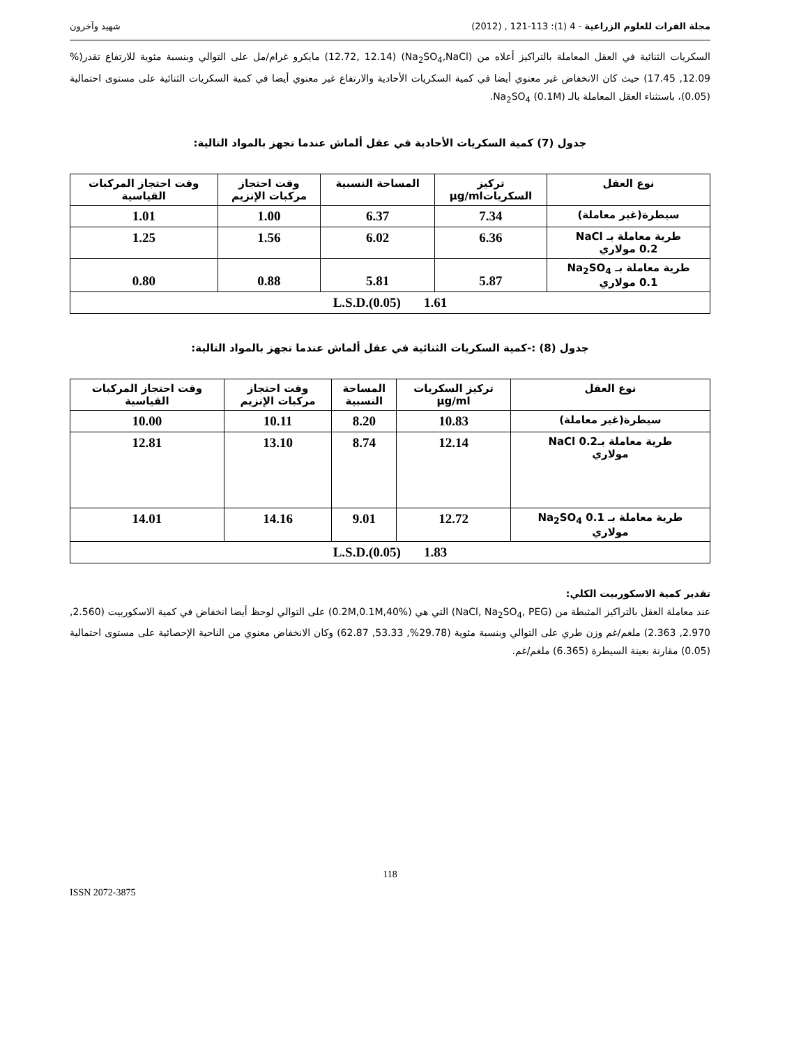مجلة الفرات للعلوم الزراعية - 4 (1): 113-121 , (2012) شهيد وآخرون
السكريات الثنائية في العقل المعاملة بالتراكيز أعلاه من (Na<sub>2</sub>SO<sub>4</sub>,NaCl) (12.72, 12.14) مايكرو غرام/مل على التوالي وبنسبة مئوية للارتفاع تقدر(% 12.09, 17.45) حيث كان الانخفاض غير معنوي أيضا في كمية السكريات الأحادية والارتفاع غير معنوي أيضا في كمية السكريات الثنائية على مستوى احتمالية (0.05)، باستثناء العقل المعاملة بالـ Na<sub>2</sub>SO<sub>4</sub> (0.1M).
جدول (7) كمية السكريات الأحادية في عقل ألماش عندما تجهز بالمواد التالية:
| نوع العقل | تركيز السكرياتµg/ml | المساحة النسبية | وقت احتجاز مركبات الإنزيم | وقت احتجاز المركبات القياسية |
| --- | --- | --- | --- | --- |
| سيطرة(غير معاملة) | 7.34 | 6.37 | 1.00 | 1.01 |
| طرية معاملة بـ NaCl 0.2 مولاري | 6.36 | 6.02 | 1.56 | 1.25 |
| طرية معاملة بـ Na<sub>2</sub>SO<sub>4</sub> 0.1 مولاري | 5.87 | 5.81 | 0.88 | 0.80 |
| L.S.D.(0.05) 1.61 | | | | |
جدول (8) :-كمية السكريات الثنائية في عقل ألماش عندما تجهز بالمواد التالية:
| نوع العقل | تركيز السكريات µg/ml | المساحة النسبية | وقت احتجاز مركبات الإنزيم | وقت احتجاز المركبات القياسية |
| --- | --- | --- | --- | --- |
| سيطرة(غير معاملة) | 10.83 | 8.20 | 10.11 | 10.00 |
| طرية معاملة بـNaCl 0.2 مولاري | 12.14 | 8.74 | 13.10 | 12.81 |
| طرية معاملة بـ Na<sub>2</sub>SO<sub>4</sub> 0.1 مولاري | 12.72 | 9.01 | 14.16 | 14.01 |
| L.S.D.(0.05) 1.83 | | | | |
تقدير كمية الاسكوربيت الكلي:
عند معاملة العقل بالتراكيز المثبطة من (NaCl, Na<sub>2</sub>SO<sub>4</sub>, PEG) التي هي (0.2M,0.1M,40%) على التوالي لوحظ أيضا انخفاض في كمية الاسكوربيت (2.560, 2.970, 2.363) ملغم/غم وزن طري على التوالي وبنسبة مئوية (29.78%, 53.33, 62.87) وكان الانخفاض معنوي من الناحية الإحصائية على مستوى احتمالية (0.05) مقارنة بعينة السيطرة (6.365) ملغم/غم.
118
ISSN 2072-3875